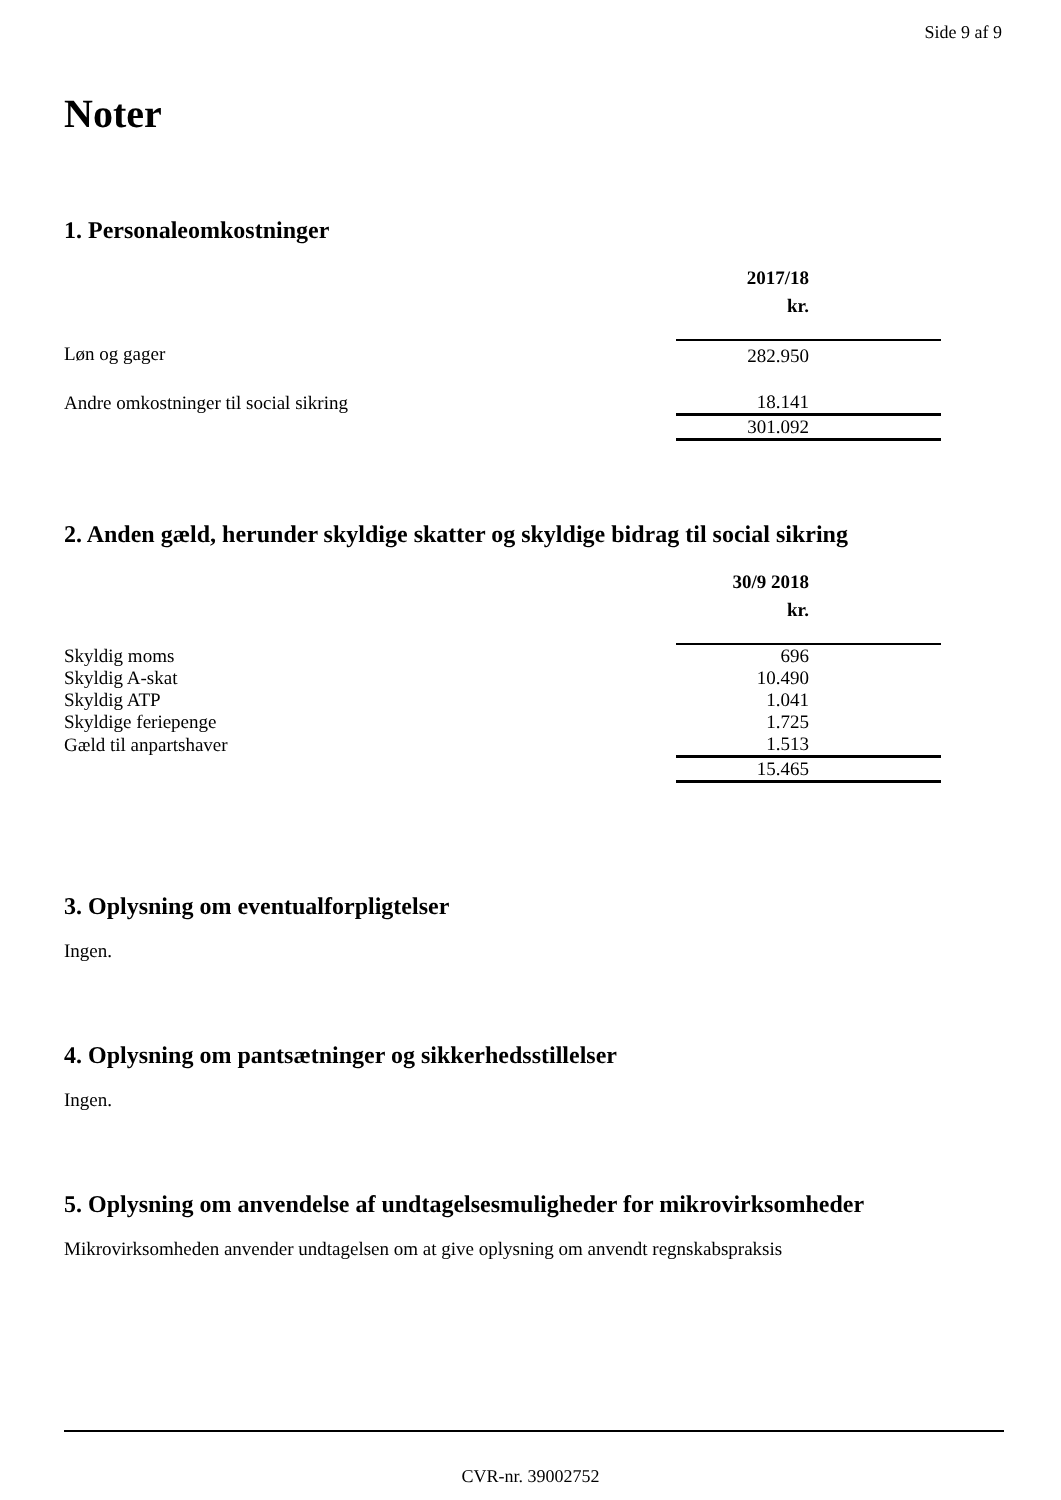Side 9 af 9
Noter
1. Personaleomkostninger
| | 2017/18 kr. |
| Løn og gager | 282.950 |
| Andre omkostninger til social sikring | 18.141 |
| | 301.092 |
2. Anden gæld, herunder skyldige skatter og skyldige bidrag til social sikring
| | 30/9 2018 kr. |
| Skyldig moms | 696 |
| Skyldig A-skat | 10.490 |
| Skyldig ATP | 1.041 |
| Skyldige feriepenge | 1.725 |
| Gæld til anpartshaver | 1.513 |
| | 15.465 |
3. Oplysning om eventualforpligtelser
Ingen.
4. Oplysning om pantsætninger og sikkerhedsstillelser
Ingen.
5. Oplysning om anvendelse af undtagelsesmuligheder for mikrovirksomheder
Mikrovirksomheden anvender undtagelsen om at give oplysning om anvendt regnskabspraksis
CVR-nr. 39002752